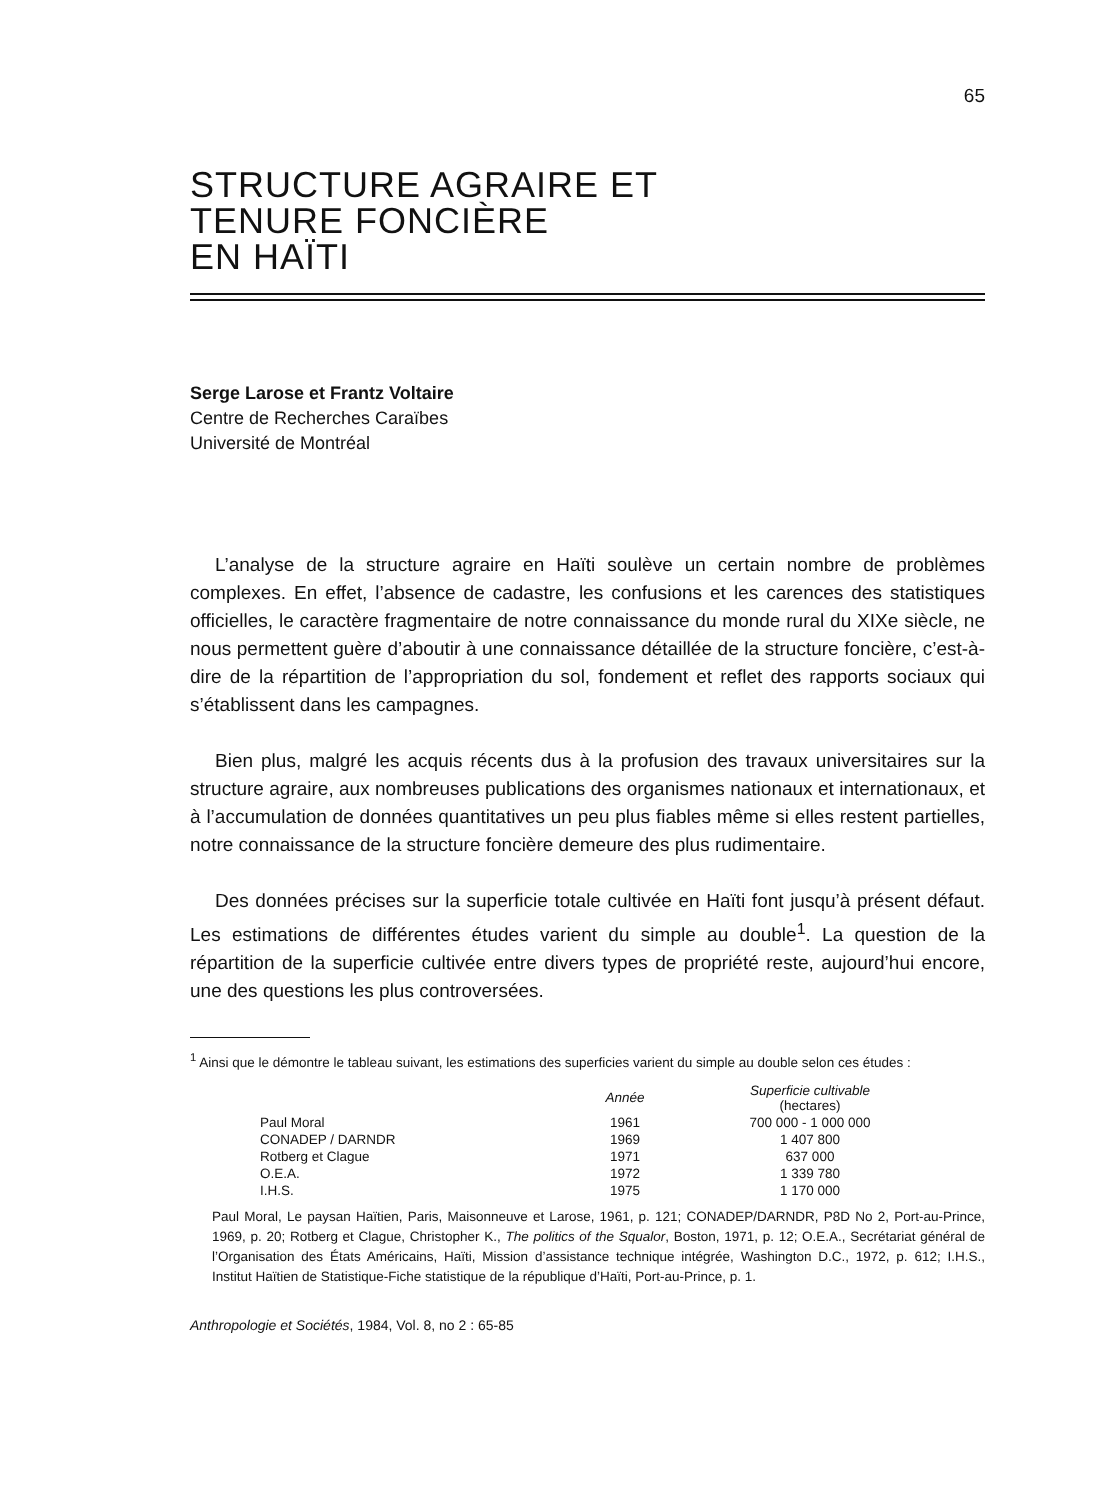65
STRUCTURE AGRAIRE ET
TENURE FONCIÈRE
EN HAÏTI
Serge Larose et Frantz Voltaire
Centre de Recherches Caraïbes
Université de Montréal
L’analyse de la structure agraire en Haïti soulève un certain nombre de problèmes complexes. En effet, l’absence de cadastre, les confusions et les carences des statistiques officielles, le caractère fragmentaire de notre connaissance du monde rural du XIXe siècle, ne nous permettent guère d’aboutir à une connaissance détaillée de la structure foncière, c’est-à-dire de la répartition de l’appropriation du sol, fondement et reflet des rapports sociaux qui s’établissent dans les campagnes.
Bien plus, malgré les acquis récents dus à la profusion des travaux universitaires sur la structure agraire, aux nombreuses publications des organismes nationaux et internationaux, et à l’accumulation de données quantitatives un peu plus fiables même si elles restent partielles, notre connaissance de la structure foncière demeure des plus rudimentaire.
Des données précises sur la superficie totale cultivée en Haïti font jusqu’à présent défaut. Les estimations de différentes études varient du simple au double<sup>1</sup>. La question de la répartition de la superficie cultivée entre divers types de propriété reste, aujourd’hui encore, une des questions les plus controversées.
<sup>1</sup> Ainsi que le démontre le tableau suivant, les estimations des superficies varient du simple au double selon ces études :
| | Année | Superficie cultivable (hectares) |
| --- | --- | --- |
| Paul Moral | 1961 | 700 000 - 1 000 000 |
| CONADEP / DARNDR | 1969 | 1 407 800 |
| Rotberg et Clague | 1971 | 637 000 |
| O.E.A. | 1972 | 1 339 780 |
| I.H.S. | 1975 | 1 170 000 |
Paul Moral, Le paysan Haïtien, Paris, Maisonneuve et Larose, 1961, p. 121; CONADEP/DARNDR, P8D No 2, Port-au-Prince, 1969, p. 20; Rotberg et Clague, Christopher K., The politics of the Squalor, Boston, 1971, p. 12; O.E.A., Secrétariat général de l’Organisation des États Américains, Haïti, Mission d’assistance technique intégrée, Washington D.C., 1972, p. 612; I.H.S., Institut Haïtien de Statistique-Fiche statistique de la république d’Haïti, Port-au-Prince, p. 1.
Anthropologie et Sociétés, 1984, Vol. 8, no 2 : 65-85